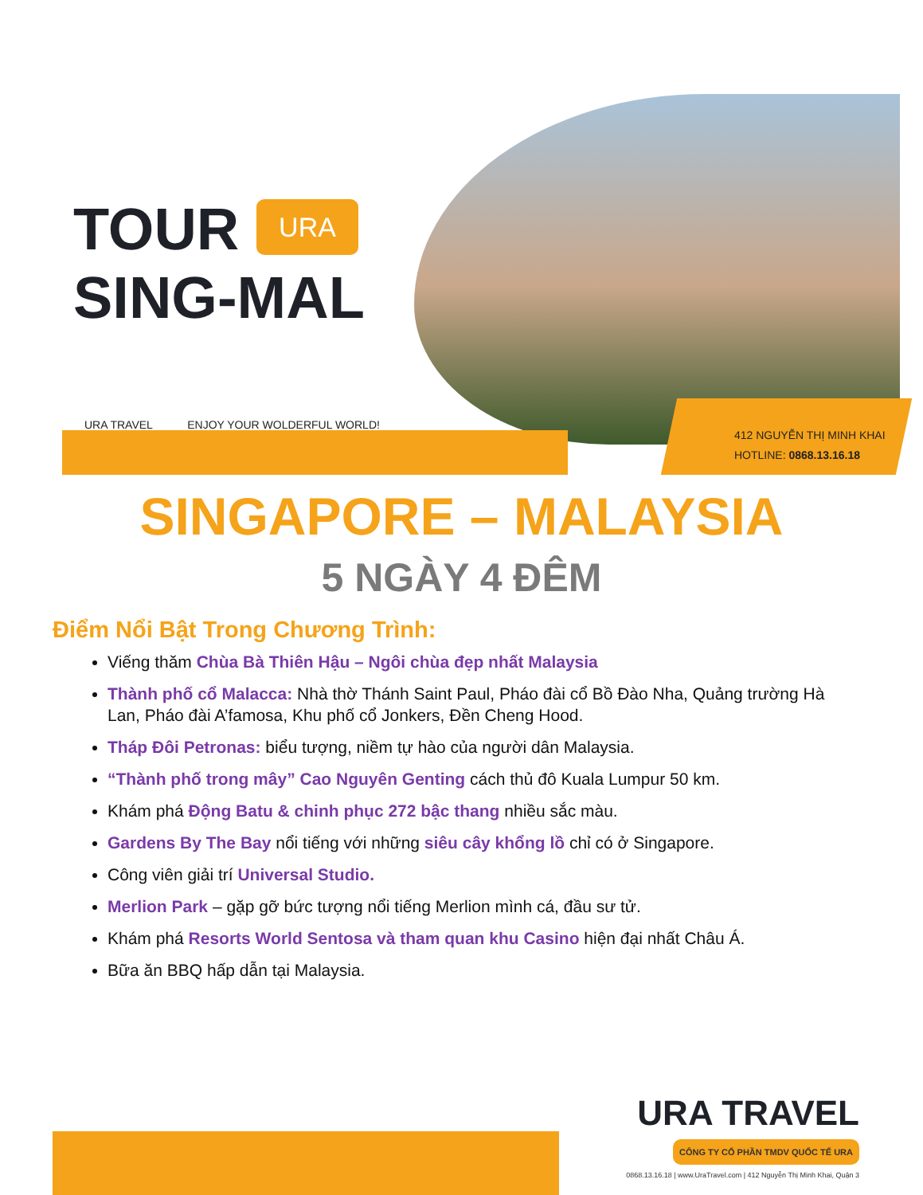TOUR
SING-MAL
URA
URA TRAVEL ENJOY YOUR WOLDERFUL WORLD!
412 NGUYỄN THỊ MINH KHAI
HOTLINE: 0868.13.16.18
SINGAPORE – MALAYSIA
5 NGÀY 4 ĐÊM
Điểm Nổi Bật Trong Chương Trình:
Viếng thăm Chùa Bà Thiên Hậu – Ngôi chùa đẹp nhất Malaysia
Thành phố cổ Malacca: Nhà thờ Thánh Saint Paul, Pháo đài cổ Bồ Đào Nha, Quảng trường Hà Lan, Pháo đài A’famosa, Khu phố cổ Jonkers, Đền Cheng Hood.
Tháp Đôi Petronas: biểu tượng, niềm tự hào của người dân Malaysia.
“Thành phố trong mây” Cao Nguyên Genting cách thủ đô Kuala Lumpur 50 km.
Khám phá Động Batu & chinh phục 272 bậc thang nhiều sắc màu.
Gardens By The Bay nổi tiếng với những siêu cây khổng lồ chỉ có ở Singapore.
Công viên giải trí Universal Studio.
Merlion Park – gặp gỡ bức tượng nổi tiếng Merlion mình cá, đầu sư tử.
Khám phá Resorts World Sentosa và tham quan khu Casino hiện đại nhất Châu Á.
Bữa ăn BBQ hấp dẫn tại Malaysia.
URA TRAVEL
CÔNG TY CỔ PHẦN TMDV QUỐC TẾ URA
0868.13.16.18 | www.UraTravel.com | 412 Nguyễn Thị Minh Khai, Quận 3